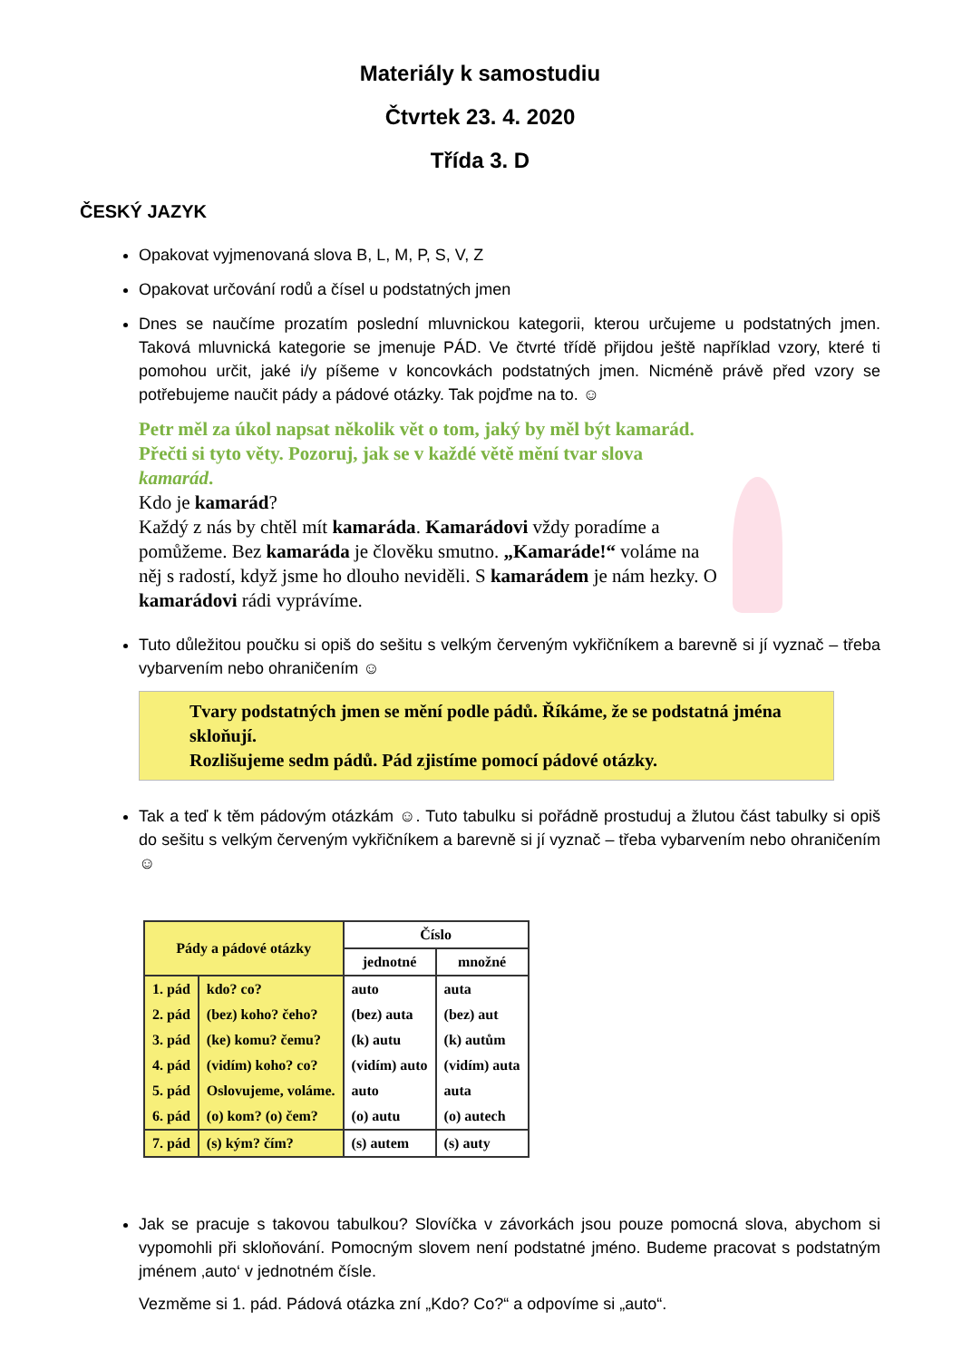Materiály k samostudiu
Čtvrtek 23. 4. 2020
Třída 3. D
ČESKÝ JAZYK
Opakovat vyjmenovaná slova B, L, M, P, S, V, Z
Opakovat určování rodů a čísel u podstatných jmen
Dnes se naučíme prozatím poslední mluvnickou kategorii, kterou určujeme u podstatných jmen. Taková mluvnická kategorie se jmenuje PÁD. Ve čtvrté třídě přijdou ještě například vzory, které ti pomohou určit, jaké i/y píšeme v koncovkách podstatných jmen. Nicméně právě před vzory se potřebujeme naučit pády a pádové otázky. Tak pojďme na to. ☺
Petr měl za úkol napsat několik vět o tom, jaký by měl být kamarád. Přečti si tyto věty. Pozoruj, jak se v každé větě mění tvar slova kamarád.
Kdo je kamarád?
Každý z nás by chtěl mít kamaráda. Kamarádovi vždy poradíme a pomůžeme. Bez kamaráda je člověku smutno. „Kamaráde!“ voláme na něj s radostí, když jsme ho dlouho neviděli. S kamarádem je nám hezky. O kamarádovi rádi vyprávíme.
Tuto důležitou poučku si opiš do sešitu s velkým červeným vykřičníkem a barevně si jí vyznač – třeba vybarvením nebo ohraničením ☺
Tvary podstatných jmen se mění podle pádů. Říkáme, že se podstatná jména skloňují.
Rozlišujeme sedm pádů. Pád zjistíme pomocí pádové otázky.
Tak a teď k těm pádovým otázkám ☺. Tuto tabulku si pořádně prostuduj a žlutou část tabulky si opiš do sešitu s velkým červeným vykřičníkem a barevně si jí vyznač – třeba vybarvením nebo ohraničením ☺
| Pády a pádové otázky | | Číslo | |
| --- | --- | --- | --- |
| | | jednotné | množné |
| 1. pád | kdo? co? | auto | auta |
| 2. pád | (bez) koho? čeho? | (bez) auta | (bez) aut |
| 3. pád | (ke) komu? čemu? | (k) autu | (k) autům |
| 4. pád | (vidím) koho? co? | (vidím) auto | (vidím) auta |
| 5. pád | Oslovujeme, voláme. | auto | auta |
| 6. pád | (o) kom? (o) čem? | (o) autu | (o) autech |
| 7. pád | (s) kým? čím? | (s) autem | (s) auty |
Jak se pracuje s takovou tabulkou? Slovíčka v závorkách jsou pouze pomocná slova, abychom si vypomohli při skloňování. Pomocným slovem není podstatné jméno. Budeme pracovat s podstatným jménem ‚auto‘ v jednotném čísle.
Vezměme si 1. pád. Pádová otázka zní „Kdo? Co?“ a odpovíme si „auto“.